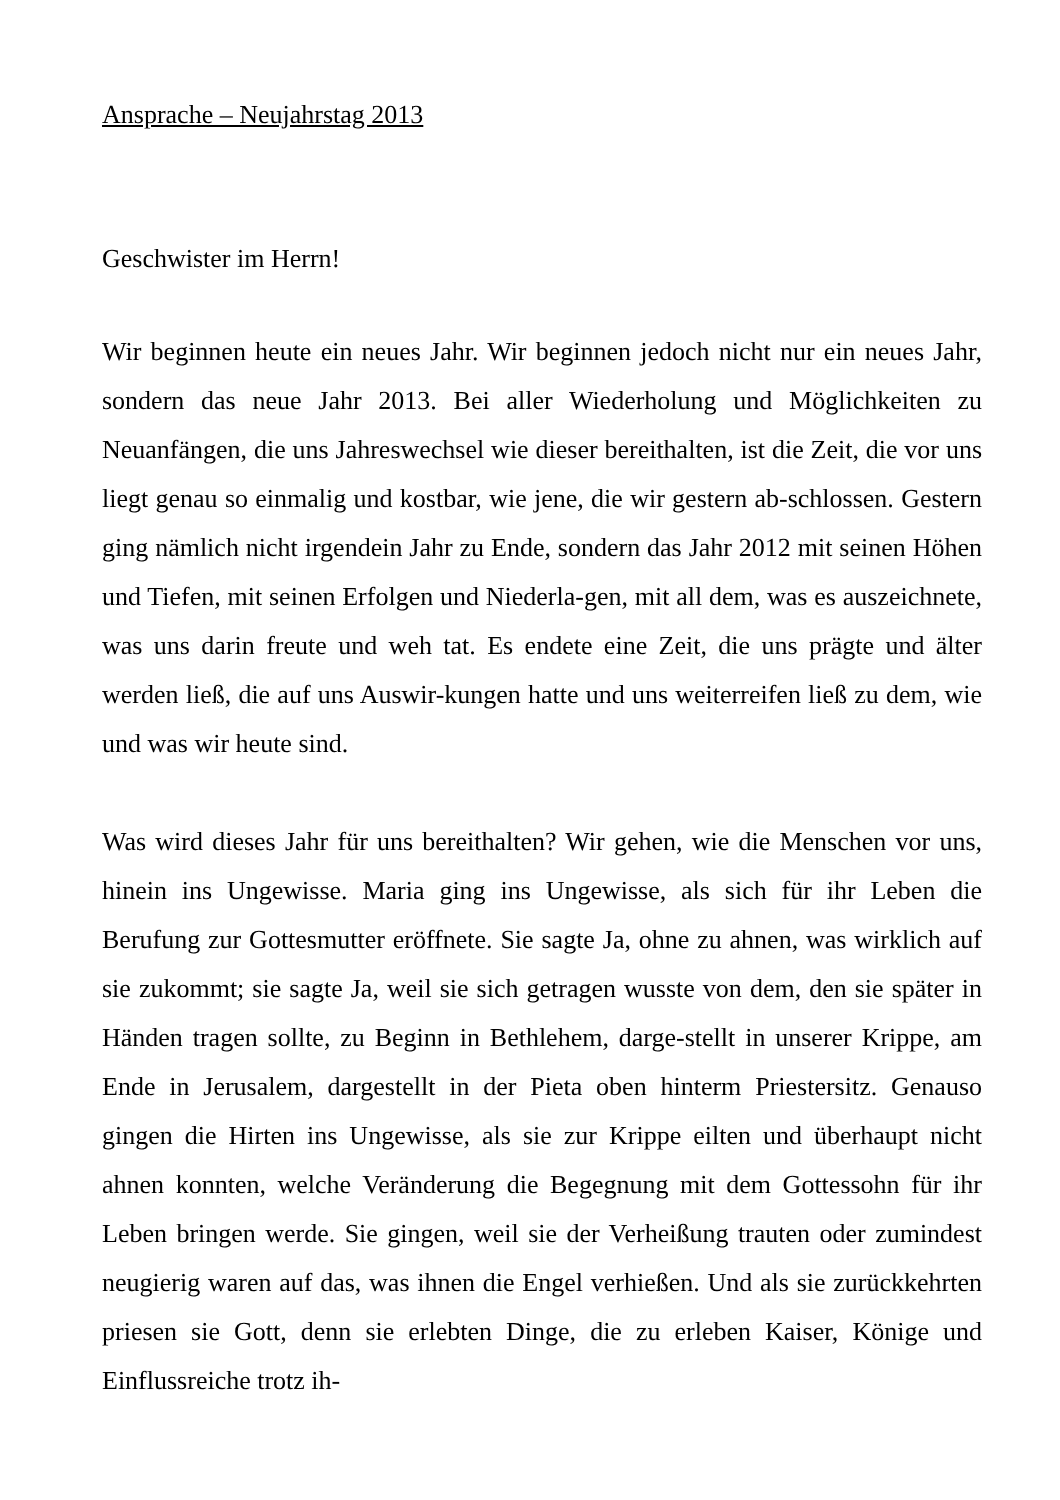Ansprache – Neujahrstag 2013
Geschwister im Herrn!
Wir beginnen heute ein neues Jahr. Wir beginnen jedoch nicht nur ein neues Jahr, sondern das neue Jahr 2013. Bei aller Wiederholung und Möglichkeiten zu Neuanfängen, die uns Jahreswechsel wie dieser bereithalten, ist die Zeit, die vor uns liegt genau so einmalig und kostbar, wie jene, die wir gestern ab-schlossen. Gestern ging nämlich nicht irgendein Jahr zu Ende, sondern das Jahr 2012 mit seinen Höhen und Tiefen, mit seinen Erfolgen und Niederla-gen, mit all dem, was es auszeichnete, was uns darin freute und weh tat. Es endete eine Zeit, die uns prägte und älter werden ließ, die auf uns Auswir-kungen hatte und uns weiterreifen ließ zu dem, wie und was wir heute sind.
Was wird dieses Jahr für uns bereithalten? Wir gehen, wie die Menschen vor uns, hinein ins Ungewisse. Maria ging ins Ungewisse, als sich für ihr Leben die Berufung zur Gottesmutter eröffnete. Sie sagte Ja, ohne zu ahnen, was wirklich auf sie zukommt; sie sagte Ja, weil sie sich getragen wusste von dem, den sie später in Händen tragen sollte, zu Beginn in Bethlehem, darge-stellt in unserer Krippe, am Ende in Jerusalem, dargestellt in der Pieta oben hinterm Priestersitz. Genauso gingen die Hirten ins Ungewisse, als sie zur Krippe eilten und überhaupt nicht ahnen konnten, welche Veränderung die Begegnung mit dem Gottessohn für ihr Leben bringen werde. Sie gingen, weil sie der Verheißung trauten oder zumindest neugierig waren auf das, was ihnen die Engel verhießen. Und als sie zurückkehrten priesen sie Gott, denn sie erlebten Dinge, die zu erleben Kaiser, Könige und Einflussreiche trotz ih-